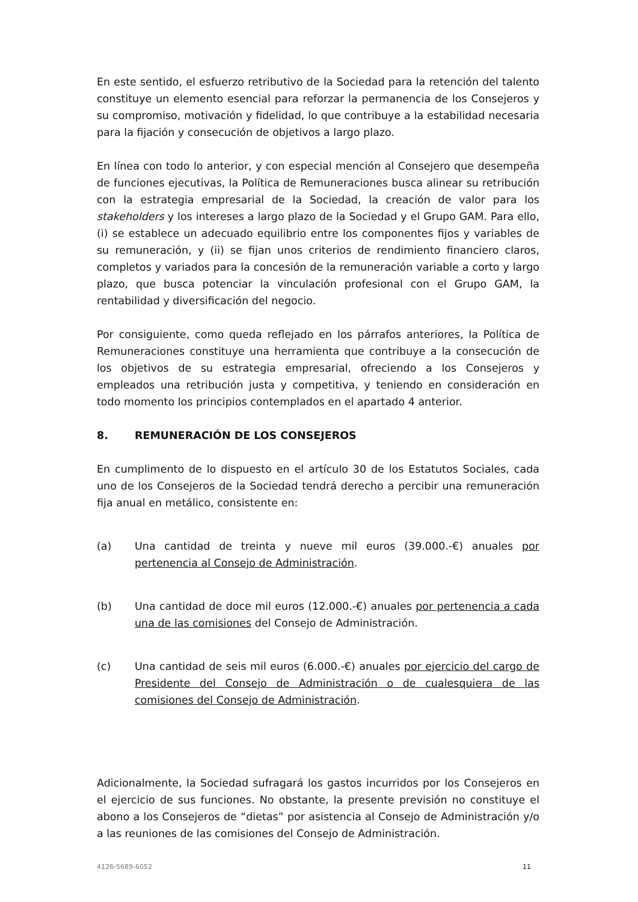En este sentido, el esfuerzo retributivo de la Sociedad para la retención del talento constituye un elemento esencial para reforzar la permanencia de los Consejeros y su compromiso, motivación y fidelidad, lo que contribuye a la estabilidad necesaria para la fijación y consecución de objetivos a largo plazo.
En línea con todo lo anterior, y con especial mención al Consejero que desempeña de funciones ejecutivas, la Política de Remuneraciones busca alinear su retribución con la estrategia empresarial de la Sociedad, la creación de valor para los stakeholders y los intereses a largo plazo de la Sociedad y el Grupo GAM. Para ello, (i) se establece un adecuado equilibrio entre los componentes fijos y variables de su remuneración, y (ii) se fijan unos criterios de rendimiento financiero claros, completos y variados para la concesión de la remuneración variable a corto y largo plazo, que busca potenciar la vinculación profesional con el Grupo GAM, la rentabilidad y diversificación del negocio.
Por consiguiente, como queda reflejado en los párrafos anteriores, la Política de Remuneraciones constituye una herramienta que contribuye a la consecución de los objetivos de su estrategia empresarial, ofreciendo a los Consejeros y empleados una retribución justa y competitiva, y teniendo en consideración en todo momento los principios contemplados en el apartado 4 anterior.
8. REMUNERACIÓN DE LOS CONSEJEROS
En cumplimento de lo dispuesto en el artículo 30 de los Estatutos Sociales, cada uno de los Consejeros de la Sociedad tendrá derecho a percibir una remuneración fija anual en metálico, consistente en:
(a) Una cantidad de treinta y nueve mil euros (39.000.-€) anuales por pertenencia al Consejo de Administración.
(b) Una cantidad de doce mil euros (12.000.-€) anuales por pertenencia a cada una de las comisiones del Consejo de Administración.
(c) Una cantidad de seis mil euros (6.000.-€) anuales por ejercicio del cargo de Presidente del Consejo de Administración o de cualesquiera de las comisiones del Consejo de Administración.
Adicionalmente, la Sociedad sufragará los gastos incurridos por los Consejeros en el ejercicio de sus funciones. No obstante, la presente previsión no constituye el abono a los Consejeros de “dietas” por asistencia al Consejo de Administración y/o a las reuniones de las comisiones del Consejo de Administración.
4126-5689-6052 11